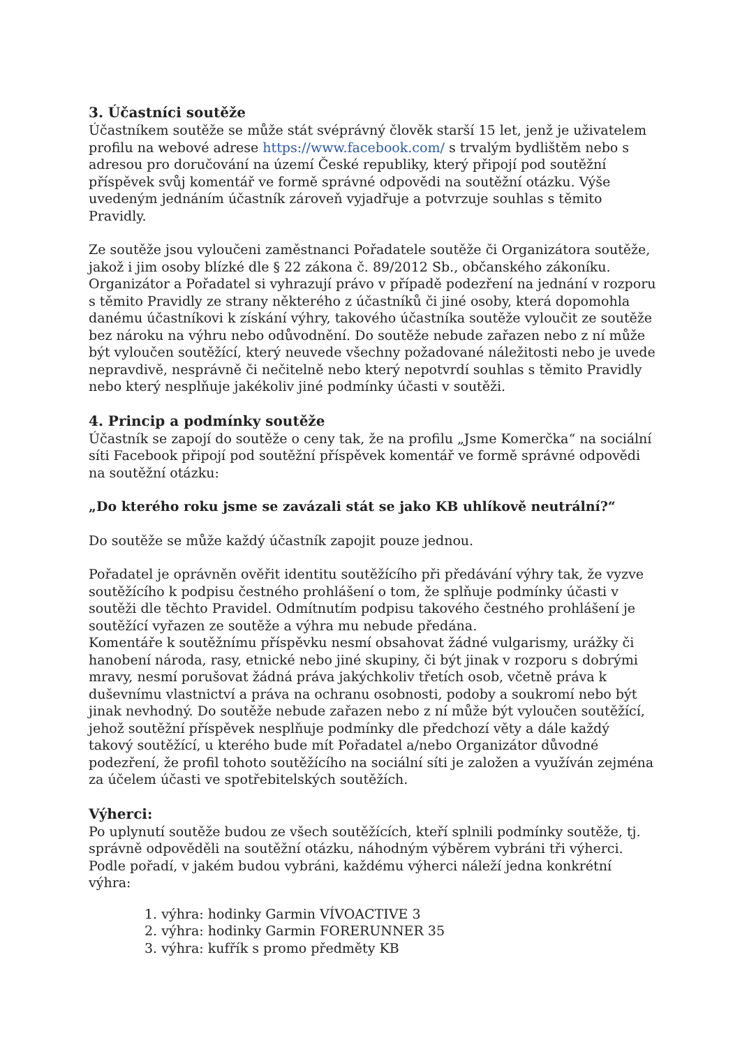3. Účastníci soutěže
Účastníkem soutěže se může stát svéprávný člověk starší 15 let, jenž je uživatelem profilu na webové adrese https://www.facebook.com/ s trvalým bydlištěm nebo s adresou pro doručování na území České republiky, který připojí pod soutěžní příspěvek svůj komentář ve formě správné odpovědi na soutěžní otázku. Výše uvedeným jednáním účastník zároveň vyjadřuje a potvrzuje souhlas s těmito Pravidly.
Ze soutěže jsou vyloučeni zaměstnanci Pořadatele soutěže či Organizátora soutěže, jakož i jim osoby blízké dle § 22 zákona č. 89/2012 Sb., občanského zákoníku. Organizátor a Pořadatel si vyhrazují právo v případě podezření na jednání v rozporu s těmito Pravidly ze strany některého z účastníků či jiné osoby, která dopomohla danému účastníkovi k získání výhry, takového účastníka soutěže vyloučit ze soutěže bez nároku na výhru nebo odůvodnění. Do soutěže nebude zařazen nebo z ní může být vyloučen soutěžící, který neuvede všechny požadované náležitosti nebo je uvede nepravdivě, nesprávně či nečitelně nebo který nepotvrdí souhlas s těmito Pravidly nebo který nesplňuje jakékoliv jiné podmínky účasti v soutěži.
4. Princip a podmínky soutěže
Účastník se zapojí do soutěže o ceny tak, že na profilu „Jsme Komerčka“ na sociální síti Facebook připojí pod soutěžní příspěvek komentář ve formě správné odpovědi na soutěžní otázku:
„Do kterého roku jsme se zavázali stát se jako KB uhlíkově neutrální?“
Do soutěže se může každý účastník zapojit pouze jednou.
Pořadatel je oprávněn ověřit identitu soutěžícího při předávání výhry tak, že vyzve soutěžícího k podpisu čestného prohlášení o tom, že splňuje podmínky účasti v soutěži dle těchto Pravidel. Odmítnutím podpisu takového čestného prohlášení je soutěžící vyřazen ze soutěže a výhra mu nebude předána.
Komentáře k soutěžnímu příspěvku nesmí obsahovat žádné vulgarismy, urážky či hanobení národa, rasy, etnické nebo jiné skupiny, či být jinak v rozporu s dobrými mravy, nesmí porušovat žádná práva jakýchkoliv třetích osob, včetně práva k duševnímu vlastnictví a práva na ochranu osobnosti, podoby a soukromí nebo být jinak nevhodný. Do soutěže nebude zařazen nebo z ní může být vyloučen soutěžící, jehož soutěžní příspěvek nesplňuje podmínky dle předchozí věty a dále každý takový soutěžící, u kterého bude mít Pořadatel a/nebo Organizátor důvodné podezření, že profil tohoto soutěžícího na sociální síti je založen a využíván zejména za účelem účasti ve spotřebitelských soutěžích.
Výherci:
Po uplynutí soutěže budou ze všech soutěžících, kteří splnili podmínky soutěže, tj. správně odpověděli na soutěžní otázku, náhodným výběrem vybráni tři výherci. Podle pořadí, v jakém budou vybráni, každému výherci náleží jedna konkrétní výhra:
1. výhra: hodinky Garmin VÍVOACTIVE 3
2. výhra: hodinky Garmin FORERUNNER 35
3. výhra: kufřík s promo předměty KB